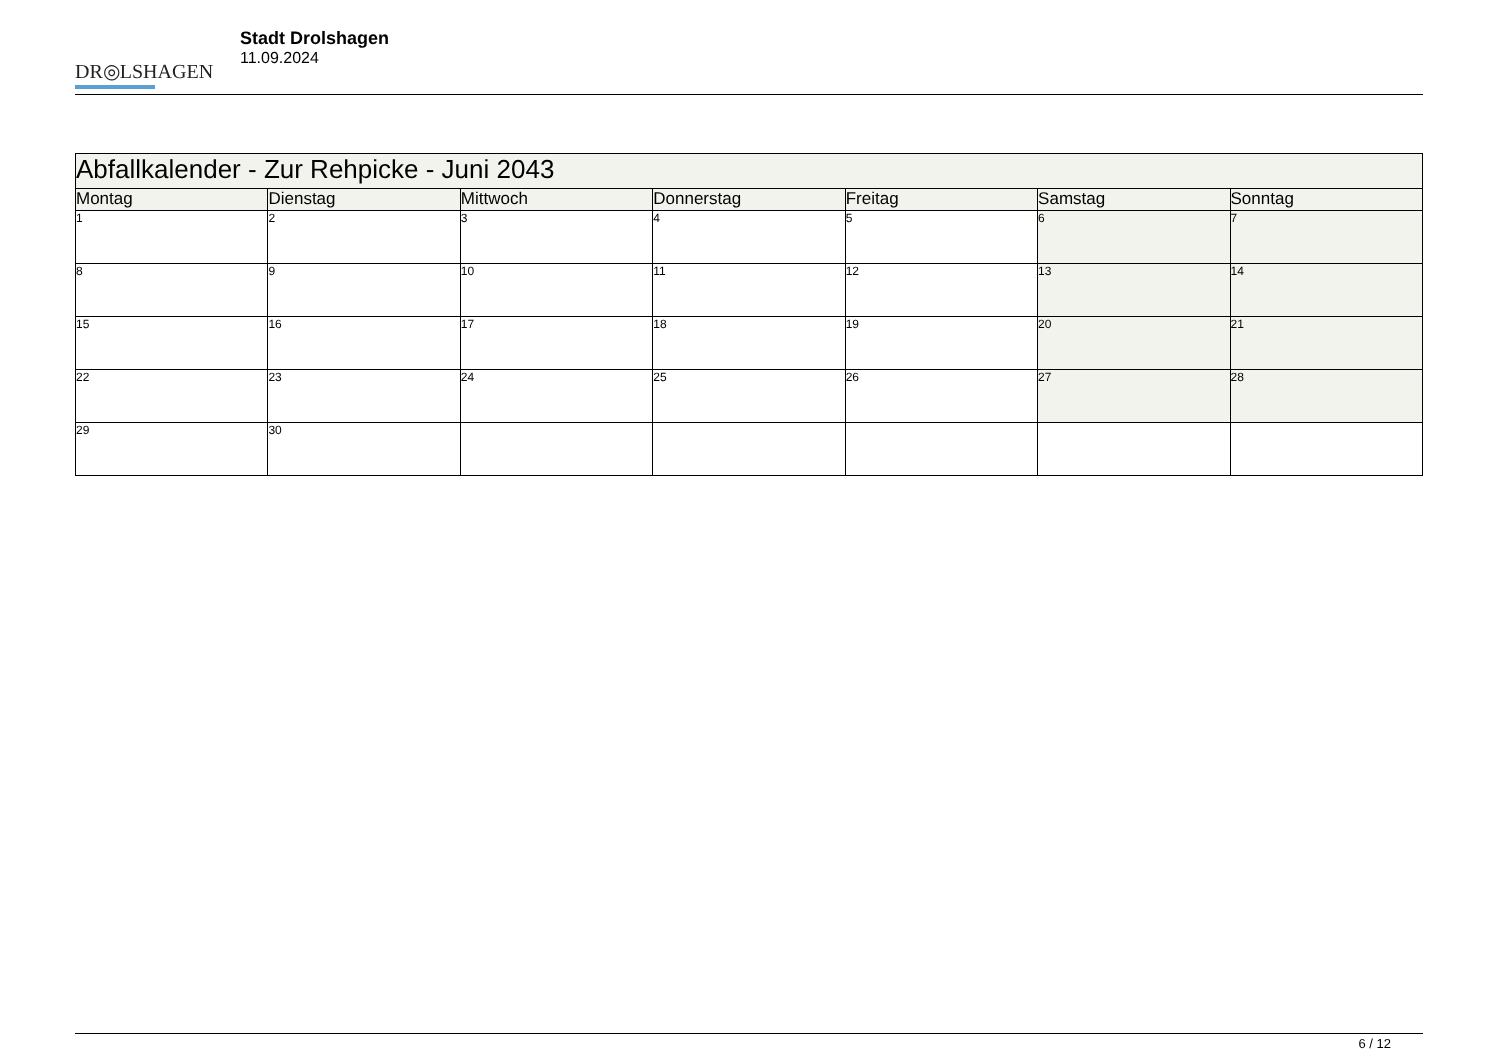DR◎LSHAGEN
Stadt Drolshagen
11.09.2024
| Abfallkalender - Zur Rehpicke - Juni 2043 | | | | | | |
| Montag | Dienstag | Mittwoch | Donnerstag | Freitag | Samstag | Sonntag |
| 1 | 2 | 3 | 4 | 5 | 6 | 7 |
| 8 | 9 | 10 | 11 | 12 | 13 | 14 |
| 15 | 16 | 17 | 18 | 19 | 20 | 21 |
| 22 | 23 | 24 | 25 | 26 | 27 | 28 |
| 29 | 30 | | | | | |
6 / 12